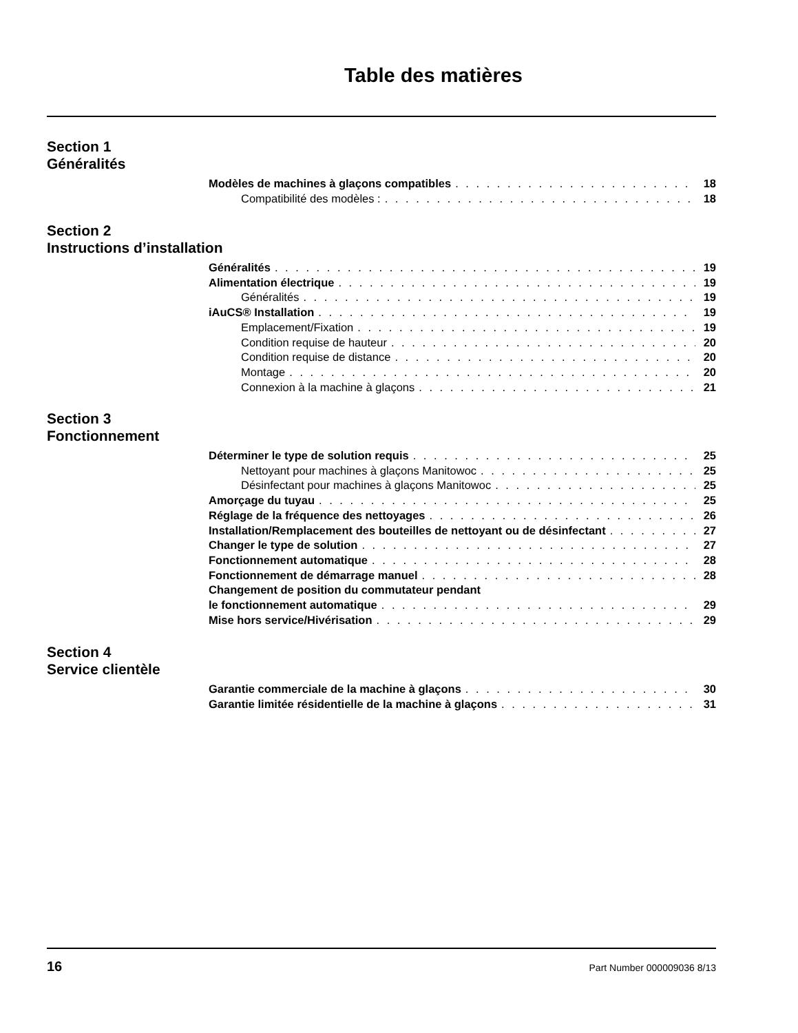Table des matières
Section 1
Généralités
Modèles de machines à glaçons compatibles 18
Compatibilité des modèles : 18
Section 2
Instructions d’installation
Généralités 19
Alimentation électrique 19
Généralités 19
iAuCS® Installation 19
Emplacement/Fixation 19
Condition requise de hauteur 20
Condition requise de distance 20
Montage 20
Connexion à la machine à glaçons 21
Section 3
Fonctionnement
Déterminer le type de solution requis 25
Nettoyant pour machines à glaçons Manitowoc 25
Désinfectant pour machines à glaçons Manitowoc 25
Amorçage du tuyau 25
Réglage de la fréquence des nettoyages 26
Installation/Remplacement des bouteilles de nettoyant ou de désinfectant 27
Changer le type de solution 27
Fonctionnement automatique 28
Fonctionnement de démarrage manuel 28
Changement de position du commutateur pendant
le fonctionnement automatique 29
Mise hors service/Hivérisation 29
Section 4
Service clientèle
Garantie commerciale de la machine à glaçons 30
Garantie limitée résidentielle de la machine à glaçons 31
16 Part Number 000009036 8/13